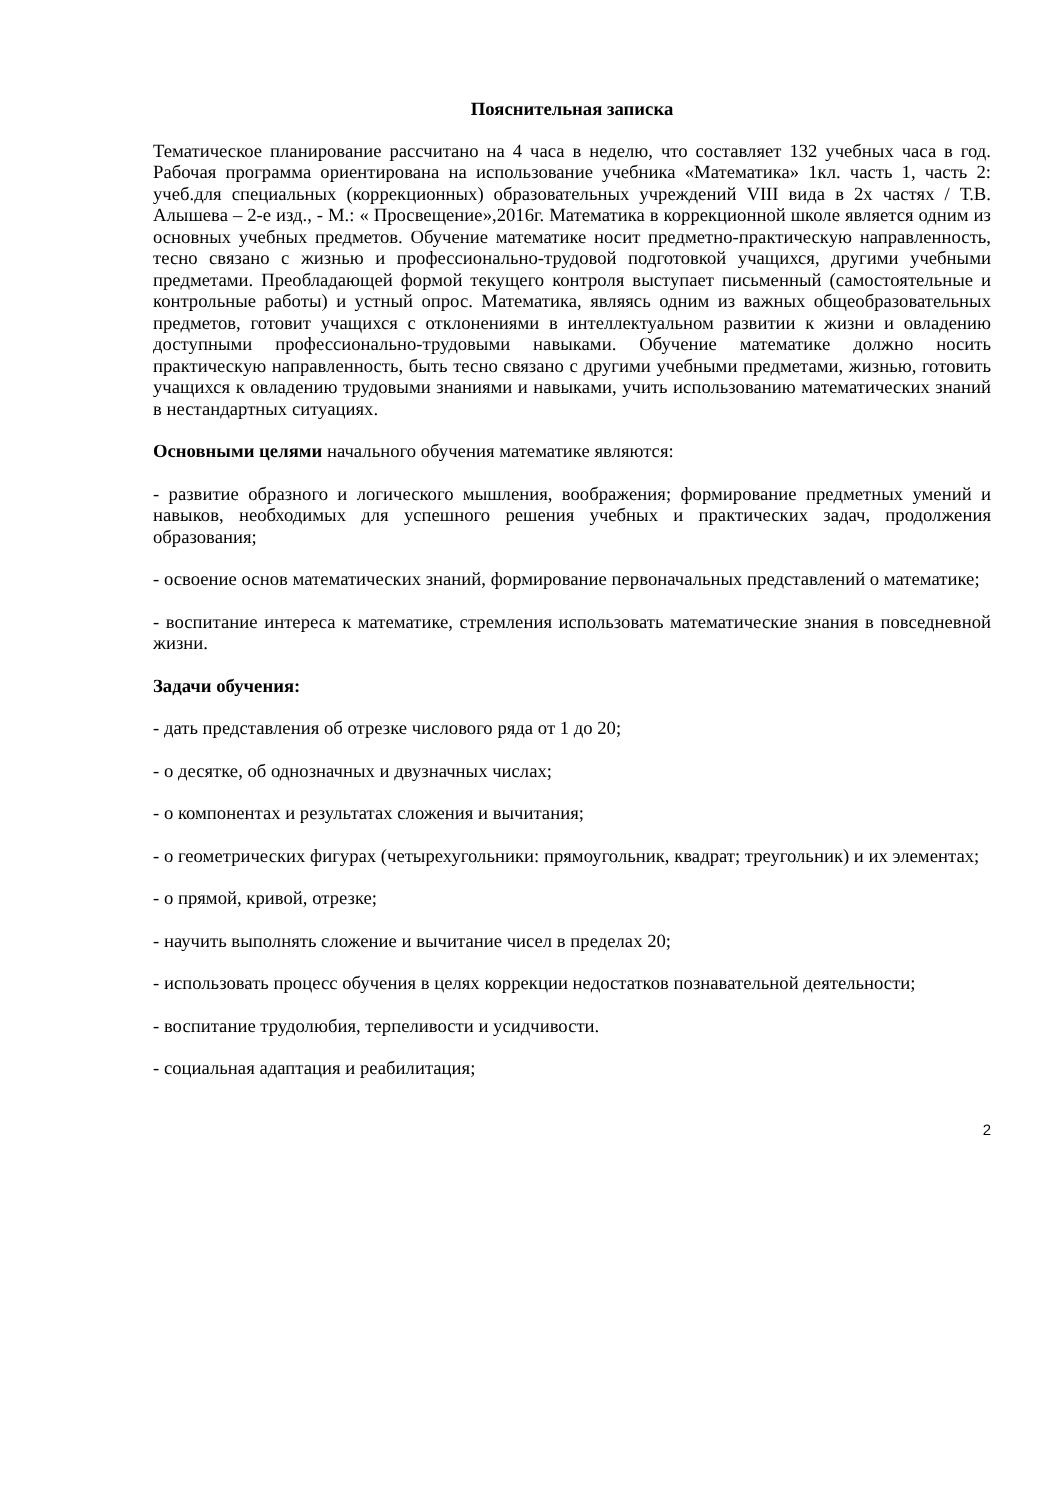Пояснительная записка
Тематическое планирование рассчитано на 4 часа в неделю, что составляет 132 учебных часа в год. Рабочая программа ориентирована на использование учебника «Математика» 1кл. часть 1, часть 2: учеб.для специальных (коррекционных) образовательных учреждений VIII вида в 2х частях / Т.В. Алышева – 2-е изд., - М.: « Просвещение»,2016г. Математика в коррекционной школе является одним из основных учебных предметов. Обучение математике носит предметно-практическую направленность, тесно связано с жизнью и профессионально-трудовой подготовкой учащихся, другими учебными предметами. Преобладающей формой текущего контроля выступает письменный (самостоятельные и контрольные работы) и устный опрос. Математика, являясь одним из важных общеобразовательных предметов, готовит учащихся с отклонениями в интеллектуальном развитии к жизни и овладению доступными профессионально-трудовыми навыками. Обучение математике должно носить практическую направленность, быть тесно связано с другими учебными предметами, жизнью, готовить учащихся к овладению трудовыми знаниями и навыками, учить использованию математических знаний в нестандартных ситуациях.
Основными целями начального обучения математике являются:
- развитие образного и логического мышления, воображения; формирование предметных умений и навыков, необходимых для успешного решения учебных и практических задач, продолжения образования;
- освоение основ математических знаний, формирование первоначальных представлений о математике;
- воспитание интереса к математике, стремления использовать математические знания в повседневной жизни.
Задачи обучения:
- дать представления об отрезке числового ряда от 1 до 20;
- о десятке, об однозначных и двузначных числах;
- о компонентах и результатах сложения и вычитания;
- о геометрических фигурах (четырехугольники: прямоугольник, квадрат; треугольник) и их элементах;
- о прямой, кривой, отрезке;
- научить выполнять сложение и вычитание чисел в пределах 20;
- использовать процесс обучения в целях коррекции недостатков познавательной деятельности;
- воспитание трудолюбия, терпеливости и усидчивости.
- социальная адаптация и реабилитация;
2